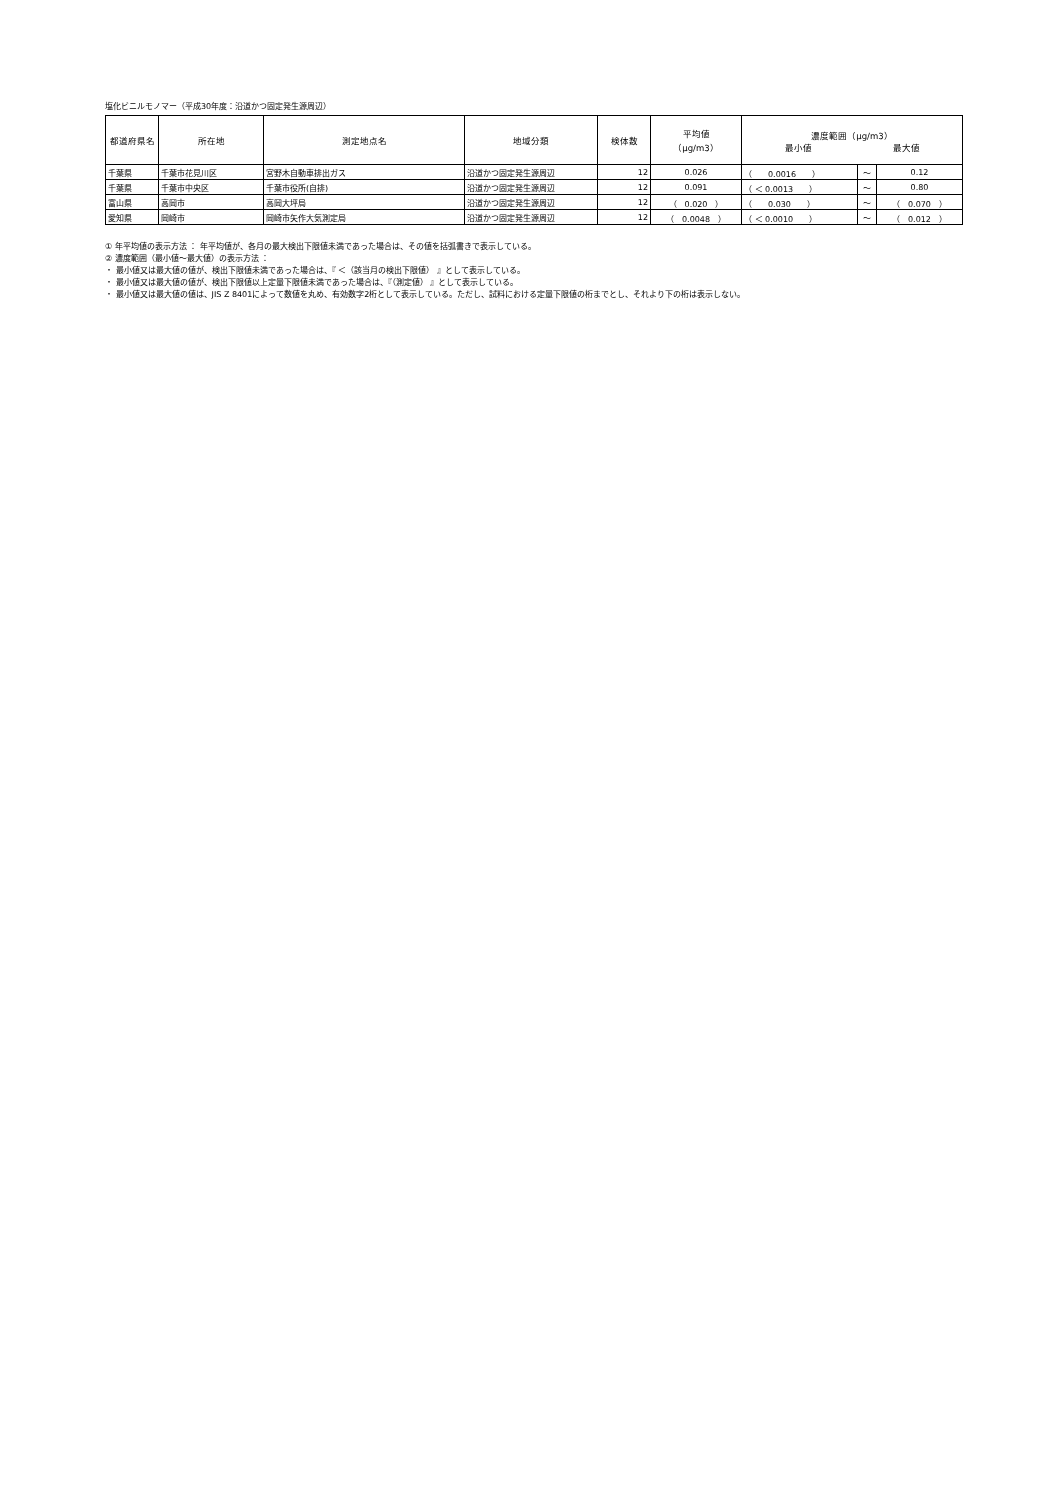塩化ビニルモノマー（平成30年度：沿道かつ固定発生源周辺）
| 都道府県名 | 所在地 | 測定地点名 | 地域分類 | 検体数 | 平均値 （μg/m3） | 濃度範囲（μg/m3） 最小値 最大値 | | |
| --- | --- | --- | --- | --- | --- | --- | --- | --- |
| 千葉県 | 千葉市花見川区 | 宮野木自動車排出ガス | 沿道かつ固定発生源周辺 | 12 | 0.026 | （ 0.0016 ） | ～ | 0.12 |
| 千葉県 | 千葉市中央区 | 千葉市役所(自排) | 沿道かつ固定発生源周辺 | 12 | 0.091 | （ ＜ 0.0013 ） | ～ | 0.80 |
| 富山県 | 高岡市 | 高岡大坪局 | 沿道かつ固定発生源周辺 | 12 | （ 0.020 ） | （ 0.030 ） | ～ | （ 0.070 ） |
| 愛知県 | 岡崎市 | 岡崎市矢作大気測定局 | 沿道かつ固定発生源周辺 | 12 | （ 0.0048 ） | （ ＜ 0.0010 ） | ～ | （ 0.012 ） |
① 年平均値の表示方法 ： 年平均値が、各月の最大検出下限値未満であった場合は、その値を括弧書きで表示している。
② 濃度範囲（最小値～最大値）の表示方法 ：
・ 最小値又は最大値の値が、検出下限値未満であった場合は、『 ＜（該当月の検出下限値） 』として表示している。
・ 最小値又は最大値の値が、検出下限値以上定量下限値未満であった場合は、『（測定値） 』として表示している。
・ 最小値又は最大値の値は、JIS Z 8401によって数値を丸め、有効数字2桁として表示している。ただし、試料における定量下限値の桁までとし、それより下の桁は表示しない。